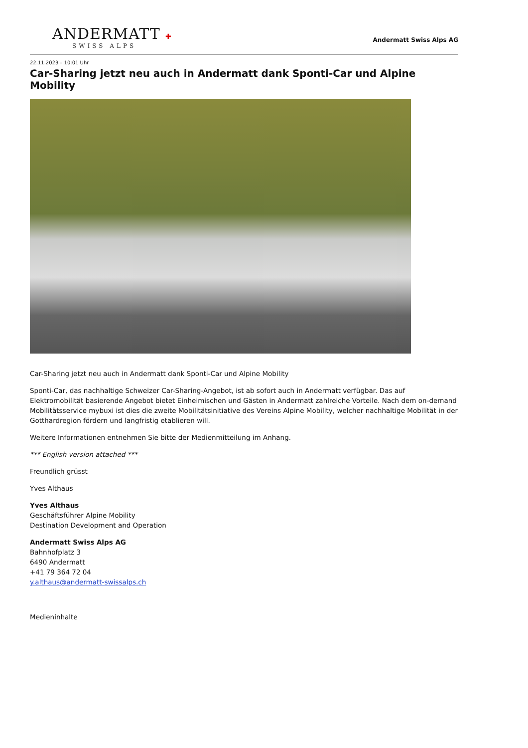ANDERMATT ✚
SWISS ALPS
Andermatt Swiss Alps AG
22.11.2023 – 10:01 Uhr
Car-Sharing jetzt neu auch in Andermatt dank Sponti-Car und Alpine Mobility
Car-Sharing jetzt neu auch in Andermatt dank Sponti-Car und Alpine Mobility
Sponti-Car, das nachhaltige Schweizer Car-Sharing-Angebot, ist ab sofort auch in Andermatt verfügbar. Das auf Elektromobilität basierende Angebot bietet Einheimischen und Gästen in Andermatt zahlreiche Vorteile. Nach dem on-demand Mobilitätsservice mybuxi ist dies die zweite Mobilitätsinitiative des Vereins Alpine Mobility, welcher nachhaltige Mobilität in der Gotthardregion fördern und langfristig etablieren will.
Weitere Informationen entnehmen Sie bitte der Medienmitteilung im Anhang.
*** English version attached ***
Freundlich grüsst
Yves Althaus
Yves Althaus
Geschäftsführer Alpine Mobility
Destination Development and Operation
Andermatt Swiss Alps AG
Bahnhofplatz 3
6490 Andermatt
+41 79 364 72 04
y.althaus@andermatt-swissalps.ch
Medieninhalte